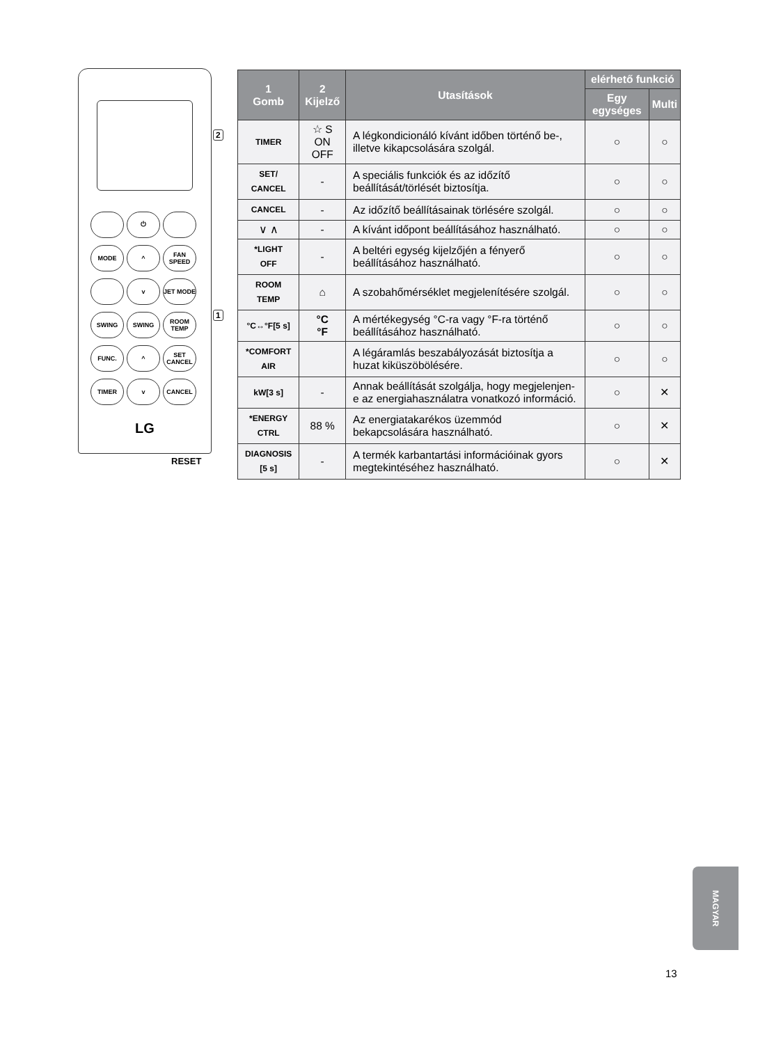⏻
MODE
^
FAN SPEED
v
JET MODE
SWING
SWING
ROOM TEMP
FUNC.
^
SET CANCEL
TIMER
v
CANCEL
LG
RESET
2
1
| 1 Gomb | 2 Kijelző | Utasítások | elérhető funkció | |
| --- | --- | --- | --- | --- |
| | | | Egy egységes | Multi |
| TIMER | ☆ S ON OFF | A légkondicionáló kívánt időben történő be-, illetve kikapcsolására szolgál. | ○ | ○ |
| SET/ CANCEL | - | A speciális funkciók és az időzítő beállítását/törlését biztosítja. | ○ | ○ |
| CANCEL | - | Az időzítő beállításainak törlésére szolgál. | ○ | ○ |
| ∨ ∧ | - | A kívánt időpont beállításához használható. | ○ | ○ |
| *LIGHT OFF | - | A beltéri egység kijelzőjén a fényerő beállításához használható. | ○ | ○ |
| ROOM TEMP | ⌂ | A szobahőmérséklet megjelenítésére szolgál. | ○ | ○ |
| °C↔°F[5 s] | °C °F | A mértékegység °C-ra vagy °F-ra történő beállításához használható. | ○ | ○ |
| *COMFORT AIR | | A légáramlás beszabályozását biztosítja a huzat kiküszöbölésére. | ○ | ○ |
| kW[3 s] | - | Annak beállítását szolgálja, hogy megjelenjen-e az energiahasználatra vonatkozó információ. | ○ | ✕ |
| *ENERGY CTRL | 88 % | Az energiatakarékos üzemmód bekapcsolására használható. | ○ | ✕ |
| DIAGNOSIS [5 s] | - | A termék karbantartási információinak gyors megtekintéséhez használható. | ○ | ✕ |
MAGYAR
13